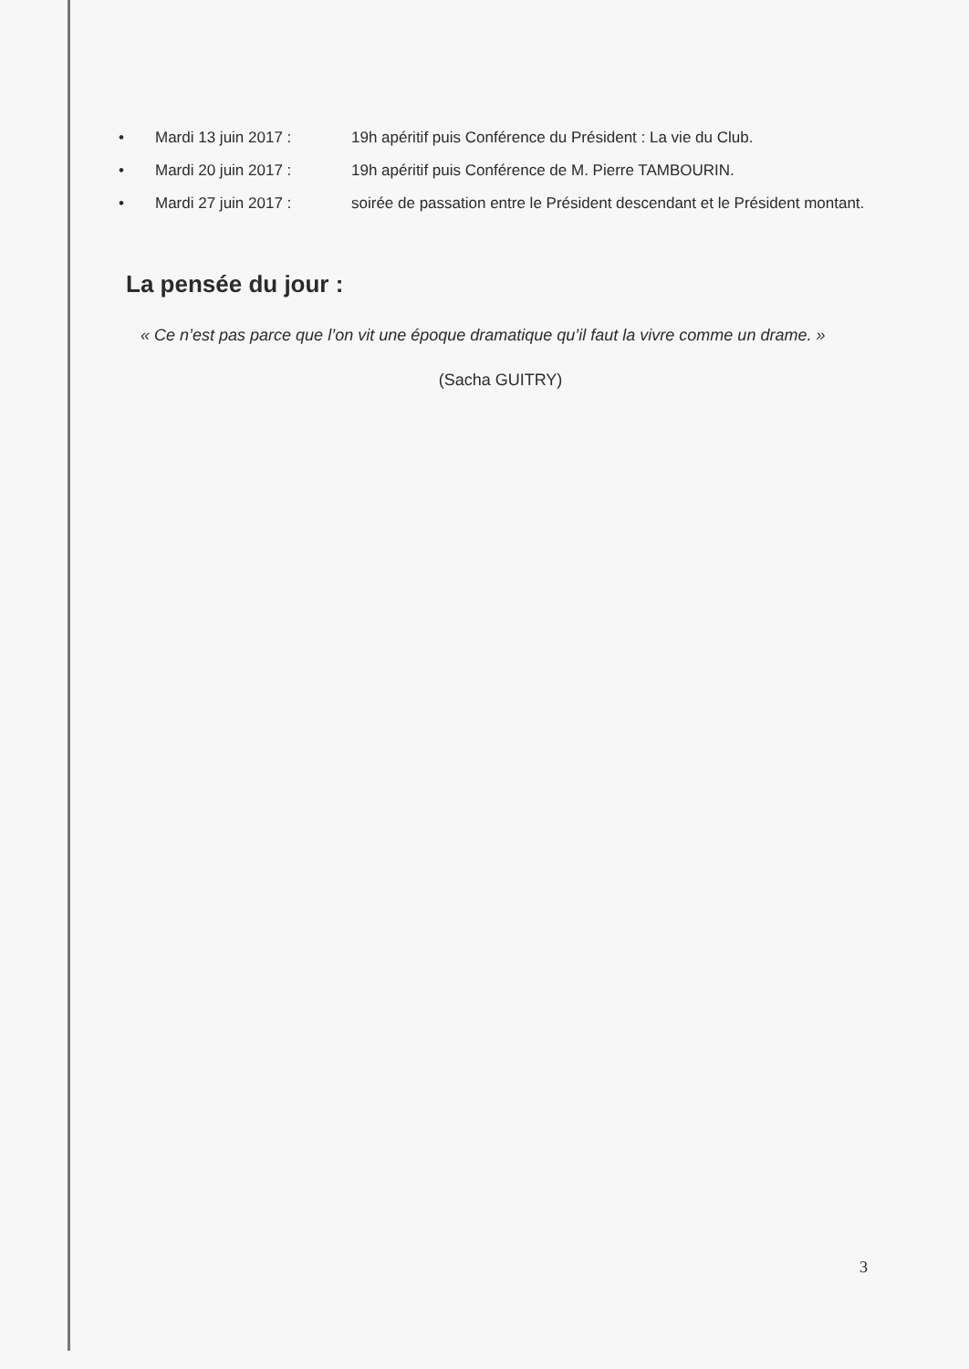• Mardi 13 juin 2017 : 19h apéritif puis Conférence du Président : La vie du Club.
• Mardi 20 juin 2017 : 19h apéritif puis Conférence de M. Pierre TAMBOURIN.
• Mardi 27 juin 2017 : soirée de passation entre le Président descendant et le Président montant.
La pensée du jour :
« Ce n’est pas parce que l’on vit une époque dramatique qu’il faut la vivre comme un drame. »
(Sacha GUITRY)
3